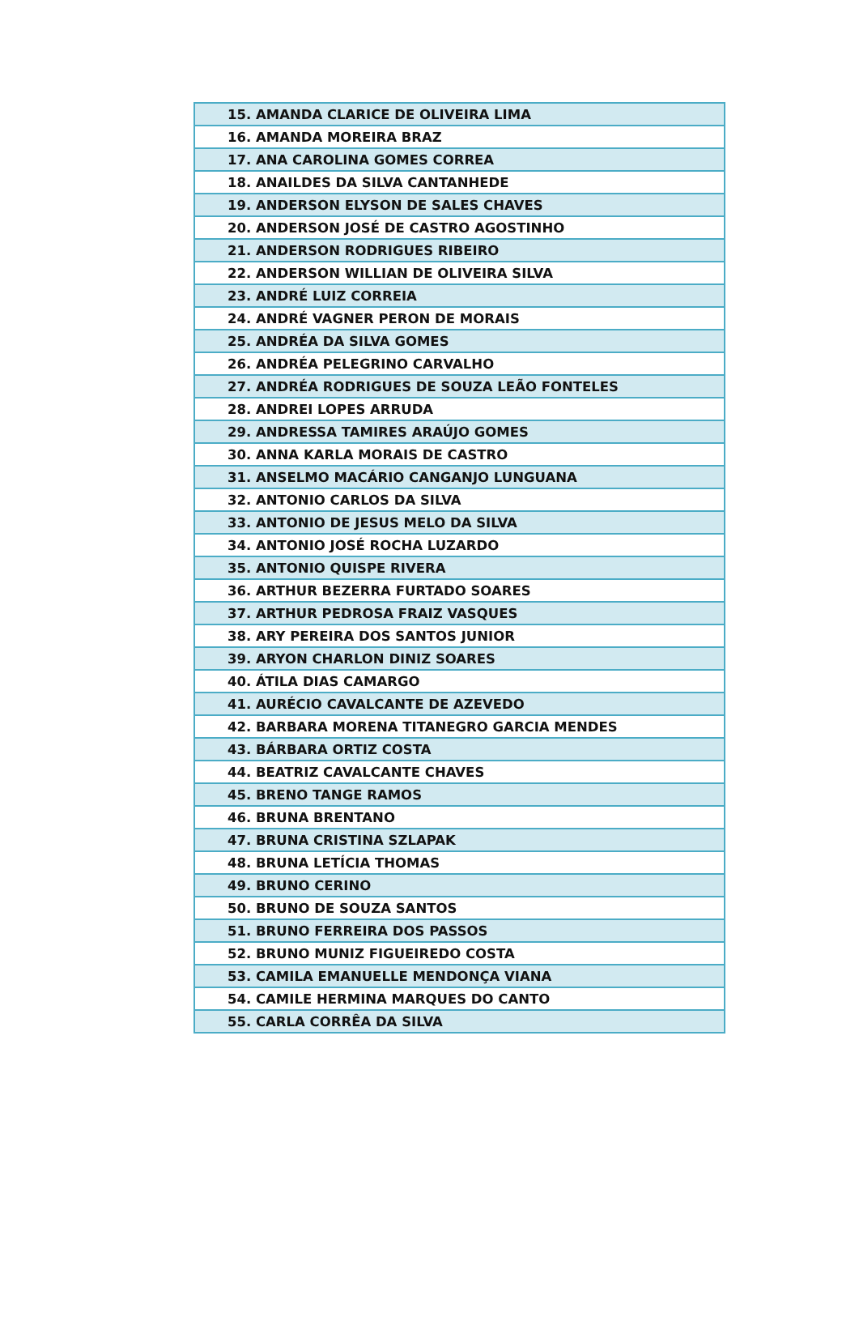| 15. AMANDA CLARICE DE OLIVEIRA LIMA |
| 16. AMANDA MOREIRA BRAZ |
| 17. ANA CAROLINA GOMES CORREA |
| 18. ANAILDES DA SILVA CANTANHEDE |
| 19. ANDERSON ELYSON DE SALES CHAVES |
| 20. ANDERSON JOSÉ DE CASTRO AGOSTINHO |
| 21. ANDERSON RODRIGUES RIBEIRO |
| 22. ANDERSON WILLIAN DE OLIVEIRA SILVA |
| 23. ANDRÉ LUIZ CORREIA |
| 24. ANDRÉ VAGNER PERON DE MORAIS |
| 25. ANDRÉA DA SILVA GOMES |
| 26. ANDRÉA PELEGRINO CARVALHO |
| 27. ANDRÉA RODRIGUES DE SOUZA LEÃO FONTELES |
| 28. ANDREI LOPES ARRUDA |
| 29. ANDRESSA TAMIRES ARAÚJO GOMES |
| 30. ANNA KARLA MORAIS DE CASTRO |
| 31. ANSELMO MACÁRIO CANGANJO LUNGUANA |
| 32. ANTONIO CARLOS DA SILVA |
| 33. ANTONIO DE JESUS MELO DA SILVA |
| 34. ANTONIO JOSÉ ROCHA LUZARDO |
| 35. ANTONIO QUISPE RIVERA |
| 36. ARTHUR BEZERRA FURTADO SOARES |
| 37. ARTHUR PEDROSA FRAIZ VASQUES |
| 38. ARY PEREIRA DOS SANTOS JUNIOR |
| 39. ARYON CHARLON DINIZ SOARES |
| 40. ÁTILA DIAS CAMARGO |
| 41. AURÉCIO CAVALCANTE DE AZEVEDO |
| 42. BARBARA MORENA TITANEGRO GARCIA MENDES |
| 43. BÁRBARA ORTIZ COSTA |
| 44. BEATRIZ CAVALCANTE CHAVES |
| 45. BRENO TANGE RAMOS |
| 46. BRUNA BRENTANO |
| 47. BRUNA CRISTINA SZLAPAK |
| 48. BRUNA LETÍCIA THOMAS |
| 49. BRUNO CERINO |
| 50. BRUNO DE SOUZA SANTOS |
| 51. BRUNO FERREIRA DOS PASSOS |
| 52. BRUNO MUNIZ FIGUEIREDO COSTA |
| 53. CAMILA EMANUELLE MENDONÇA VIANA |
| 54. CAMILE HERMINA MARQUES DO CANTO |
| 55. CARLA CORRÊA DA SILVA |